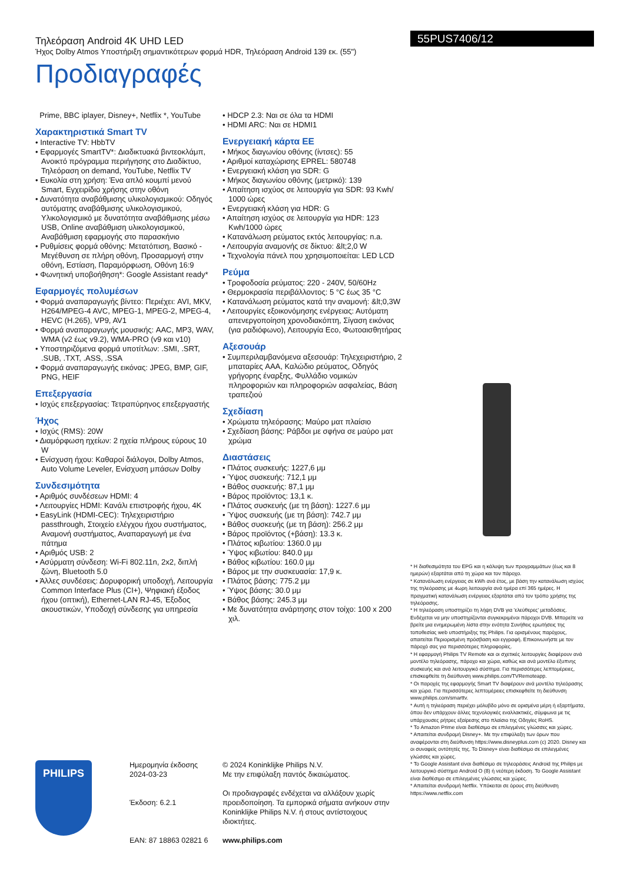Τηλεόραση Android 4K UHD LED
Ήχος Dolby Atmos Υποστήριξη σημαντικότερων φορμά HDR, Τηλεόραση Android 139 εκ. (55")
55PUS7406/12
Προδιαγραφές
Prime, BBC iplayer, Disney+, Netflix *, YouTube
Χαρακτηριστικά Smart TV
• Interactive TV: HbbTV
• Εφαρμογές SmartTV*: Διαδικτυακά βιντεοκλάμπ, Ανοικτό πρόγραμμα περιήγησης στο Διαδίκτυο, Τηλεόραση on demand, YouTube, Netflix TV
• Ευκολία στη χρήση: Ένα απλό κουμπί μενού Smart, Εγχειρίδιο χρήσης στην οθόνη
• Δυνατότητα αναβάθμισης υλικολογισμικού: Οδηγός αυτόματης αναβάθμισης υλικολογισμικού, Υλικολογισμικό με δυνατότητα αναβάθμισης μέσω USB, Online αναβάθμιση υλικολογισμικού, Αναβάθμιση εφαρμογής στο παρασκήνιο
• Ρυθμίσεις φορμά οθόνης: Μετατόπιση, Βασικό - Μεγέθυνση σε πλήρη οθόνη, Προσαρμογή στην οθόνη, Εστίαση, Παραμόρφωση, Οθόνη 16:9
• Φωνητική υποβοήθηση*: Google Assistant ready*
Εφαρμογές πολυμέσων
• Φορμά αναπαραγωγής βίντεο: Περιέχει: AVI, MKV, H264/MPEG-4 AVC, MPEG-1, MPEG-2, MPEG-4, HEVC (H.265), VP9, AV1
• Φορμά αναπαραγωγής μουσικής: AAC, MP3, WAV, WMA (v2 έως v9.2), WMA-PRO (v9 και v10)
• Υποστηριζόμενα φορμά υποτίτλων: .SMI, .SRT, .SUB, .TXT, .ASS, .SSA
• Φορμά αναπαραγωγής εικόνας: JPEG, BMP, GIF, PNG, HEIF
Επεξεργασία
• Ισχύς επεξεργασίας: Τετραπύρηνος επεξεργαστής
Ήχος
• Ισχύς (RMS): 20W
• Διαμόρφωση ηχείων: 2 ηχεία πλήρους εύρους 10 W
• Ενίσχυση ήχου: Καθαροί διάλογοι, Dolby Atmos, Auto Volume Leveler, Ενίσχυση μπάσων Dolby
Συνδεσιμότητα
• Αριθμός συνδέσεων HDMI: 4
• Λειτουργίες HDMI: Κανάλι επιστροφής ήχου, 4K
• EasyLink (HDMI-CEC): Τηλεχειριστήριο passthrough, Στοιχείο ελέγχου ήχου συστήματος, Αναμονή συστήματος, Αναπαραγωγή με ένα πάτημα
• Αριθμός USB: 2
• Ασύρματη σύνδεση: Wi-Fi 802.11n, 2x2, διπλή ζώνη, Bluetooth 5.0
• Άλλες συνδέσεις: Δορυφορική υποδοχή, Λειτουργία Common Interface Plus (CI+), Ψηφιακή έξοδος ήχου (οπτική), Ethernet-LAN RJ-45, Έξοδος ακουστικών, Υποδοχή σύνδεσης για υπηρεσία
• HDCP 2.3: Ναι σε όλα τα HDMI
• HDMI ARC: Ναι σε HDMI1
Ενεργειακή κάρτα ΕΕ
• Μήκος διαγωνίου οθόνης (ίντσες): 55
• Αριθμοί καταχώρισης EPREL: 580748
• Ενεργειακή κλάση για SDR: G
• Μήκος διαγωνίου οθόνης (μετρικό): 139
• Απαίτηση ισχύος σε λειτουργία για SDR: 93 Kwh/ 1000 ώρες
• Ενεργειακή κλάση για HDR: G
• Απαίτηση ισχύος σε λειτουργία για HDR: 123 Kwh/1000 ώρες
• Κατανάλωση ρεύματος εκτός λειτουργίας: n.a.
• Λειτουργία αναμονής σε δίκτυο: &lt;2,0 W
• Τεχνολογία πάνελ που χρησιμοποιείται: LED LCD
Ρεύμα
• Τροφοδοσία ρεύματος: 220 - 240V, 50/60Hz
• Θερμοκρασία περιβάλλοντος: 5 °C έως 35 °C
• Κατανάλωση ρεύματος κατά την αναμονή: &lt;0,3W
• Λειτουργίες εξοικονόμησης ενέργειας: Αυτόματη απενεργοποίηση χρονοδιακόπτη, Σίγαση εικόνας (για ραδιόφωνο), Λειτουργία Eco, Φωτοαισθητήρας
Αξεσουάρ
• Συμπεριλαμβανόμενα αξεσουάρ: Τηλεχειριστήριο, 2 μπαταρίες AAA, Καλώδιο ρεύματος, Οδηγός γρήγορης έναρξης, Φυλλάδιο νομικών πληροφοριών και πληροφοριών ασφαλείας, Βάση τραπεζιού
Σχεδίαση
• Χρώματα τηλεόρασης: Μαύρο ματ πλαίσιο
• Σχεδίαση βάσης: Ράβδοι με σφήνα σε μαύρο ματ χρώμα
Διαστάσεις
• Πλάτος συσκευής: 1227,6 μμ
• Ύψος συσκευής: 712,1 μμ
• Βάθος συσκευής: 87,1 μμ
• Βάρος προϊόντος: 13,1 κ.
• Πλάτος συσκευής (με τη βάση): 1227.6 μμ
• Ύψος συσκευής (με τη βάση): 742.7 μμ
• Βάθος συσκευής (με τη βάση): 256.2 μμ
• Βάρος προϊόντος (+βάση): 13.3 κ.
• Πλάτος κιβωτίου: 1360.0 μμ
• Ύψος κιβωτίου: 840.0 μμ
• Βάθος κιβωτίου: 160.0 μμ
• Βάρος με την συσκευασία: 17,9 κ.
• Πλάτος βάσης: 775.2 μμ
• Ύψος βάσης: 30.0 μμ
• Βάθος βάσης: 245.3 μμ
• Με δυνατότητα ανάρτησης στον τοίχο: 100 x 200 χιλ.
* Η διαθεσιμότητα του EPG και η κάλυψη των προγραμμάτων (έως και 8 ημερών) εξαρτάται από τη χώρα και τον πάροχο.
* Κατανάλωση ενέργειας σε kWh ανά έτος, με βάση την κατανάλωση ισχύος της τηλεόρασης με 4ωρη λειτουργία ανά ημέρα επί 365 ημέρες. Η πραγματική κατανάλωση ενέργειας εξαρτάται από τον τρόπο χρήσης της τηλεόρασης.
* Η τηλεόραση υποστηρίζει τη λήψη DVB για 'ελεύθερες' μεταδόσεις. Ενδέχεται να μην υποστηρίζονται συγκεκριμένοι πάροχοι DVB. Μπορείτε να βρείτε μια ενημερωμένη λίστα στην ενότητα Συνήθεις ερωτήσεις της τοποθεσίας web υποστήριξης της Philips. Για ορισμένους παρόχους, απαιτείται Περιορισμένη πρόσβαση και εγγραφή. Επικοινωνήστε με τον πάροχό σας για περισσότερες πληροφορίες.
* Η εφαρμογή Philips TV Remote και οι σχετικές λειτουργίες διαφέρουν ανά μοντέλο τηλεόρασης, πάροχο και χώρα, καθώς και ανά μοντέλο έξυπνης συσκευής και ανά λειτουργικό σύστημα. Για περισσότερες λεπτομέρειες, επισκεφθείτε τη διεύθυνση www.philips.com/TVRemoteapp.
* Οι παροχές της εφαρμογής Smart TV διαφέρουν ανά μοντέλο τηλεόρασης και χώρα. Για περισσότερες λεπτομέρειες επισκεφθείτε τη διεύθυνση www.philips.com/smarttv.
* Αυτή η τηλεόραση περιέχει μόλυβδο μόνο σε ορισμένα μέρη ή εξαρτήματα, όπου δεν υπάρχουν άλλες τεχνολογικές εναλλακτικές, σύμφωνα με τις υπάρχουσες ρήτρες εξαίρεσης στο πλαίσιο της Οδηγίες RoHS.
* Το Amazon Prime είναι διαθέσιμο σε επιλεγμένες γλώσσες και χώρες.
* Απαιτείται συνδρομή Disney+. Με την επιφύλαξη των όρων που αναφέρονται στη διεύθυνση https://www.disneyplus.com (c) 2020. Disney και οι συναφείς οντότητές της. Το Disney+ είναι διαθέσιμο σε επιλεγμένες γλώσσες και χώρες.
* Το Google Assistant είναι διαθέσιμο σε τηλεοράσεις Android της Philips με λειτουργικό σύστημα Android O (8) ή νεότερη έκδοση. Το Google Assistant είναι διαθέσιμο σε επιλεγμένες γλώσσες και χώρες.
* Απαιτείται συνδρομή Netflix. Υπόκειται σε όρους στη διεύθυνση https://www.netflix.com
PHILIPS
Ημερομηνία έκδοσης 2024-03-23
Έκδοση: 6.2.1
EAN: 87 18863 02821 6
© 2024 Koninklijke Philips N.V.
Με την επιφύλαξη παντός δικαιώματος.
Οι προδιαγραφές ενδέχεται να αλλάξουν χωρίς προειδοποίηση. Τα εμπορικά σήματα ανήκουν στην Koninklijke Philips N.V. ή στους αντίστοιχους ιδιοκτήτες.
www.philips.com